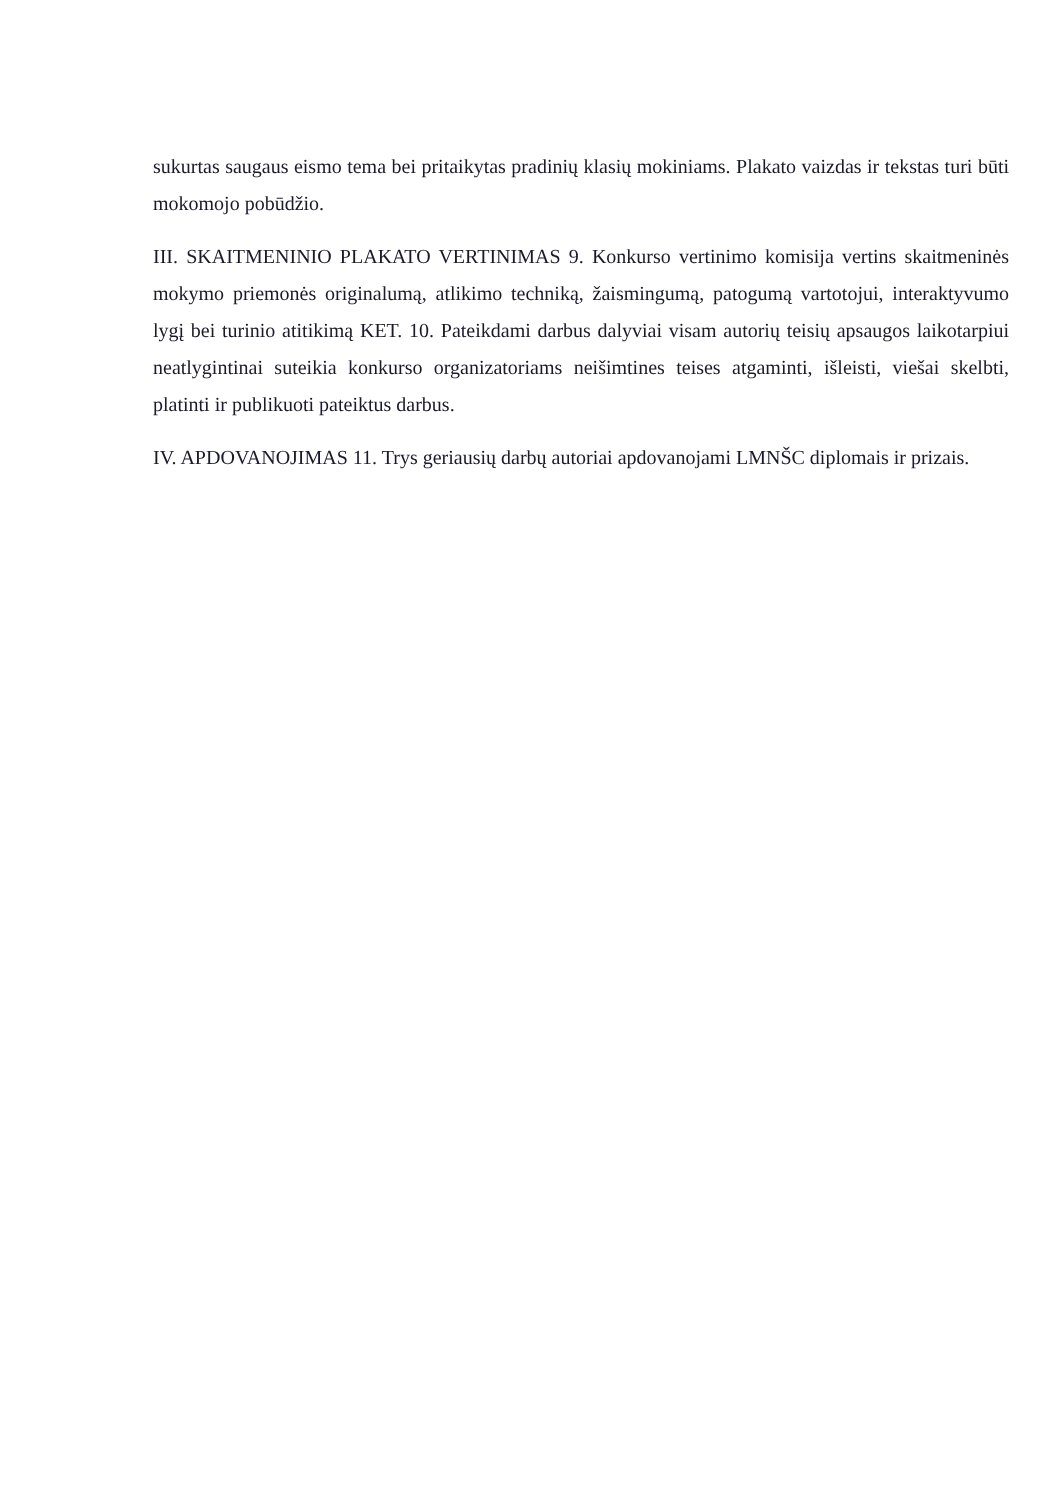sukurtas saugaus eismo tema bei pritaikytas pradinių klasių mokiniams. Plakato vaizdas ir tekstas turi būti mokomojo pobūdžio.
III. SKAITMENINIO PLAKATO VERTINIMAS 9. Konkurso vertinimo komisija vertins skaitmeninės mokymo priemonės originalumą, atlikimo techniką, žaismingumą, patogumą vartotojui, interaktyvumo lygį bei turinio atitikimą KET. 10. Pateikdami darbus dalyviai visam autorių teisių apsaugos laikotarpiui neatlygintinai suteikia konkurso organizatoriams neišimtines teises atgaminti, išleisti, viešai skelbti, platinti ir publikuoti pateiktus darbus.
IV. APDOVANOJIMAS 11. Trys geriausių darbų autoriai apdovanojami LMNŠC diplomais ir prizais.